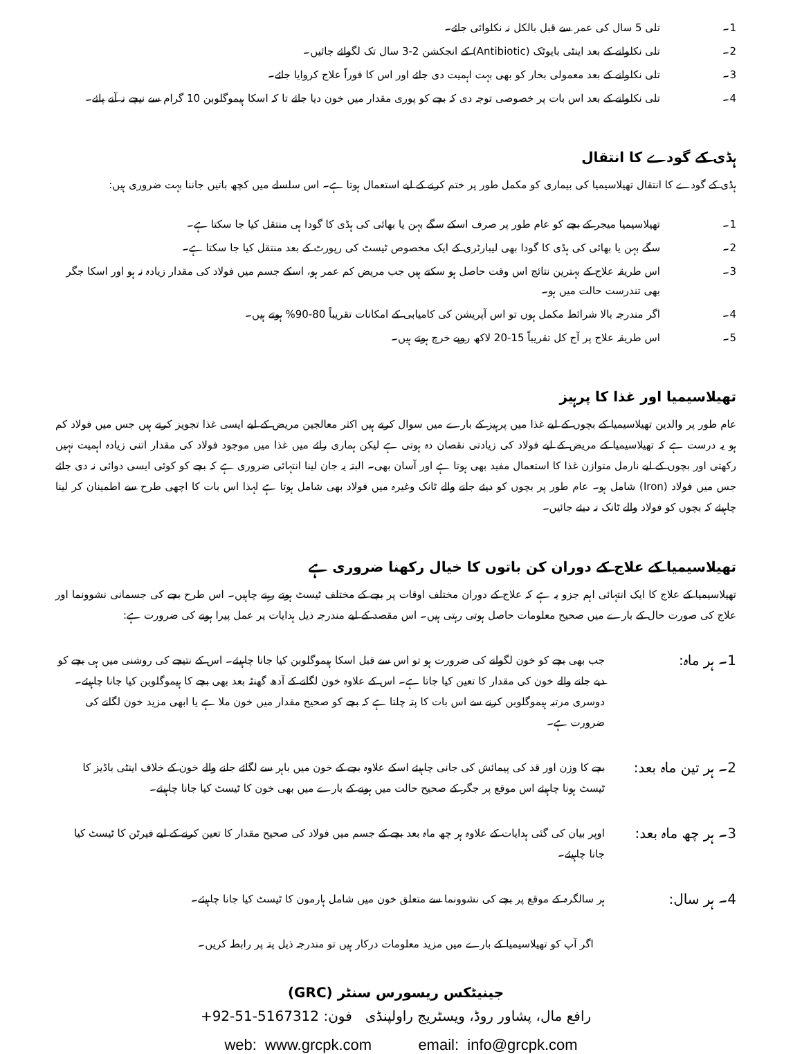1۔ تلی 5 سال کی عمر سے قبل بالکل نہ نکلوائی جائے۔
2۔ تلی نکلوانے کے بعد اینٹی بایوٹک (Antibiotic) کے انجکشن 2-3 سال تک لگوائے جائیں۔
3۔ تلی نکلوانے کے بعد معمولی بخار کو بھی بہت اہمیت دی جائے اور اس کا فوراً علاج کروایا جائے۔
4۔ تلی نکلوانے کے بعد اس بات پر خصوصی توجہ دی کہ بچے کو پوری مقدار میں خون دیا جائے تا کہ اسکا ہیموگلوبن 10 گرام سے نیچے نہ آنے پائے۔
ہڈی کے گودے کا انتقال
ہڈی کے گودے کا انتقال تھیلاسیمیا کی بیماری کو مکمل طور پر ختم کرنے کے لیے استعمال ہوتا ہے۔ اس سلسلے میں کچھ باتیں جاننا بہت ضروری ہیں:
1۔ تھیلاسیمیا میجر کے بچے کو عام طور پر صرف اسکے سگے بہن یا بھائی کی ہڈی کا گودا ہی منتقل کیا جا سکتا ہے۔
2۔ سگے بہن یا بھائی کی ہڈی کا گودا بھی لیبارٹری کے ایک مخصوص ٹیسٹ کی رپورٹ کے بعد منتقل کیا جا سکتا ہے۔
3۔ اس طریقہ علاج کے بہترین نتائج اس وقت حاصل ہو سکتے ہیں جب مریض کم عمر ہو، اسکے جسم میں فولاد کی مقدار زیادہ نہ ہو اور اسکا جگر بھی تندرست حالت میں ہو۔
4۔ اگر مندرجہ بالا شرائط مکمل ہوں تو اس آپریشن کی کامیابی کے امکانات تقریباً 80-90% ہوتے ہیں۔
5۔ اس طریقہ علاج پر آج کل تقریباً 15-20 لاکھ روپے خرچ ہوتے ہیں۔
تھیلاسیمیا اور غذا کا پرہیز
عام طور پر والدین تھیلاسیمیا کے بچوں کے لیے غذا میں پرہیز کے بارے میں سوال کرتے ہیں اکثر معالجین مریض کے لیے ایسی غذا تجویز کرتے ہیں جس میں فولاد کم ہو یہ درست ہے کہ تھیلاسیمیا کے مریض کے لیے فولاد کی زیادتی نقصان دہ ہوتی ہے لیکن ہماری رائے میں غذا میں موجود فولاد کی مقدار اتنی زیادہ اہمیت نہیں رکھتی اور بچوں کے لیے نارمل متوازن غذا کا استعمال مفید بھی ہوتا ہے اور آسان بھی۔ البتہ یہ جان لینا انتہائی ضروری ہے کہ بچے کو کوئی ایسی دوائی نہ دی جائے جس میں فولاد (Iron) شامل ہو۔ عام طور پر بچوں کو دیئے جانے والے ٹانک وغیرہ میں فولاد بھی شامل ہوتا ہے لہذا اس بات کا اچھی طرح سے اطمینان کر لینا چاہیئے کہ بچوں کو فولاد والے ٹانک نہ دیئے جائیں۔
تھیلاسیمیا کے علاج کے دوران کن باتوں کا خیال رکھنا ضروری ہے
تھیلاسیمیا کے علاج کا ایک انتہائی اہم جزو یہ ہے کہ علاج کے دوران مختلف اوقات پر بچے کے مختلف ٹیسٹ ہوتے رہنے چاہیں۔ اس طرح بچے کی جسمانی نشوونما اور علاج کی صورت حال کے بارے میں صحیح معلومات حاصل ہوتی رہتی ہیں۔ اس مقصد کے لیے مندرجہ ذیل ہدایات پر عمل پیرا ہونے کی ضرورت ہے:
1۔ ہر ماہ: جب بھی بچے کو خون لگوانے کی ضرورت ہو تو اس سے قبل اسکا ہیموگلوبن کیا جانا چاہیئے۔ اس کے نتیجے کی روشنی میں ہی بچے کو دیے جانے والے خون کی مقدار کا تعین کیا جاتا ہے۔ اس کے علاوہ خون لگانے کے آدھ گھنٹہ بعد بھی بچے کا ہیموگلوبن کیا جانا چاہیئے۔ دوسری مرتبہ ہیموگلوبن کرنے سے اس بات کا پتہ چلتا ہے کہ بچے کو صحیح مقدار میں خون ملا ہے یا ابھی مزید خون لگانے کی ضرورت ہے۔
2۔ ہر تین ماہ بعد: بچے کا وزن اور قد کی پیمائش کی جانی چاہیئے اسکے علاوہ بچے کے خون میں باہر سے لگائے جانے والے خون کے خلاف اینٹی باڈیز کا ٹیسٹ ہونا چاہیئے اس موقع پر جگر کے صحیح حالت میں ہونے کے بارے میں بھی خون کا ٹیسٹ کیا جانا چاہیئے۔
3۔ ہر چھ ماہ بعد: اوپر بیان کی گئی ہدایات کے علاوہ ہر چھ ماہ بعد بچے کے جسم میں فولاد کی صحیح مقدار کا تعین کرنے کے لیے فیرٹن کا ٹیسٹ کیا جانا چاہیئے۔
4۔ ہر سال: ہر سالگرہ کے موقع پر بچے کی نشوونما سے متعلق خون میں شامل ہارمون کا ٹیسٹ کیا جانا چاہیئے۔
اگر آپ کو تھیلاسیمیا کے بارے میں مزید معلومات درکار ہیں تو مندرجہ ذیل پتہ پر رابطہ کریں۔
جینیٹکس ریسورس سنٹر (GRC)
رافع مال، پشاور روڈ، ویسٹریج راولپنڈی فون: +92-51-5167312
web: www.grcpk.com email: info@grcpk.com